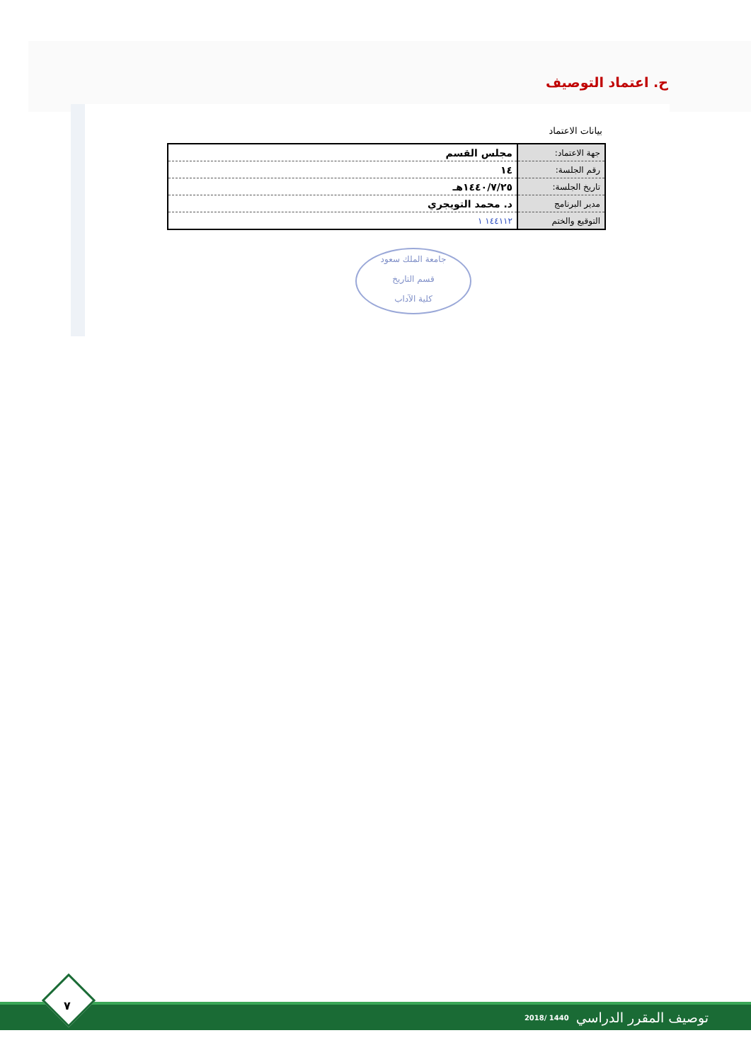ح. اعتماد التوصيف
بيانات الاعتماد
| جهة الاعتماد: | مجلس القسم |
| رقم الجلسة: | ١٤ |
| تاريخ الجلسة: | ١٤٤٠/٧/٢٥هـ |
| مدير البرنامج | د. محمد التويجري |
| التوقيع والختم | ١٤٤١١٢ ١ |
جامعة الملك سعود
قسم التاريخ
كلية الآداب
توصيف المقرر الدراسي 1440 /2018
٧